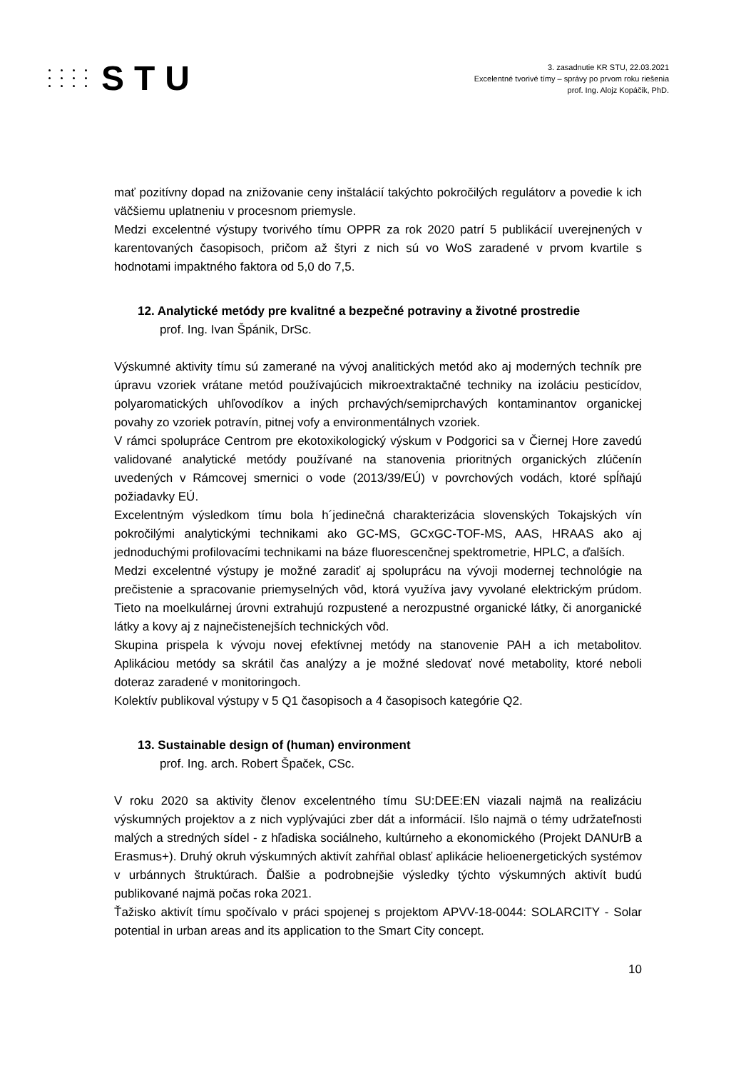STU
3. zasadnutie KR STU, 22.03.2021
Excelentné tvorivé tímy – správy po prvom roku riešenia
prof. Ing. Alojz Kopáčik, PhD.
mať pozitívny dopad na znižovanie ceny inštalácií takýchto pokročilých regulátorv a povedie k ich väčšiemu uplatneniu v procesnom priemysle.
Medzi excelentné výstupy tvorivého tímu OPPR za rok 2020 patrí 5 publikácií uverejnených v karentovaných časopisoch, pričom až štyri z nich sú vo WoS zaradené v prvom kvartile s hodnotami impaktného faktora od 5,0 do 7,5.
12. Analytické metódy pre kvalitné a bezpečné potraviny a životné prostredie
prof. Ing. Ivan Špánik, DrSc.
Výskumné aktivity tímu sú zamerané na vývoj analitických metód ako aj moderných techník pre úpravu vzoriek vrátane metód používajúcich mikroextraktačné techniky na izoláciu pesticídov, polyaromatických uhľovodíkov a iných prchavých/semiprchavých kontaminantov organickej povahy zo vzoriek potravín, pitnej vofy a environmentálnych vzoriek.
V rámci spolupráce Centrom pre ekotoxikologický výskum v Podgorici sa v Čiernej Hore zavedú validované analytické metódy používané na stanovenia prioritných organických zlúčenín uvedených v Rámcovej smernici o vode (2013/39/EÚ) v povrchových vodách, ktoré spĺňajú požiadavky EÚ.
Excelentným výsledkom tímu bola h´jedinečná charakterizácia slovenských Tokajských vín pokročilými analytickými technikami ako GC-MS, GCxGC-TOF-MS, AAS, HRAAS ako aj jednoduchými profilovacími technikami na báze fluorescenčnej spektrometrie, HPLC, a ďalších.
Medzi excelentné výstupy je možné zaradiť aj spoluprácu na vývoji modernej technológie na prečistenie a spracovanie priemyselných vôd, ktorá využíva javy vyvolané elektrickým prúdom. Tieto na moelkulárnej úrovni extrahujú rozpustené a nerozpustné organické látky, či anorganické látky a kovy aj z najnečistenejších technických vôd.
Skupina prispela k vývoju novej efektívnej metódy na stanovenie PAH a ich metabolitov. Aplikáciou metódy sa skrátil čas analýzy a je možné sledovať nové metabolity, ktoré neboli doteraz zaradené v monitoringoch.
Kolektív publikoval výstupy v 5 Q1 časopisoch a 4 časopisoch kategórie Q2.
13. Sustainable design of (human) environment
prof. Ing. arch. Robert Špaček, CSc.
V roku 2020 sa aktivity členov excelentného tímu SU:DEE:EN viazali najmä na realizáciu výskumných projektov a z nich vyplývajúci zber dát a informácií. Išlo najmä o témy udržateľnosti malých a stredných sídel - z hľadiska sociálneho, kultúrneho a ekonomického (Projekt DANUrB a Erasmus+). Druhý okruh výskumných aktivít zahŕňal oblasť aplikácie helioenergetických systémov v urbánnych štruktúrach. Ďalšie a podrobnejšie výsledky týchto výskumných aktivít budú publikované najmä počas roka 2021.
Ťažisko aktivít tímu spočívalo v práci spojenej s projektom APVV-18-0044: SOLARCITY - Solar potential in urban areas and its application to the Smart City concept.
10